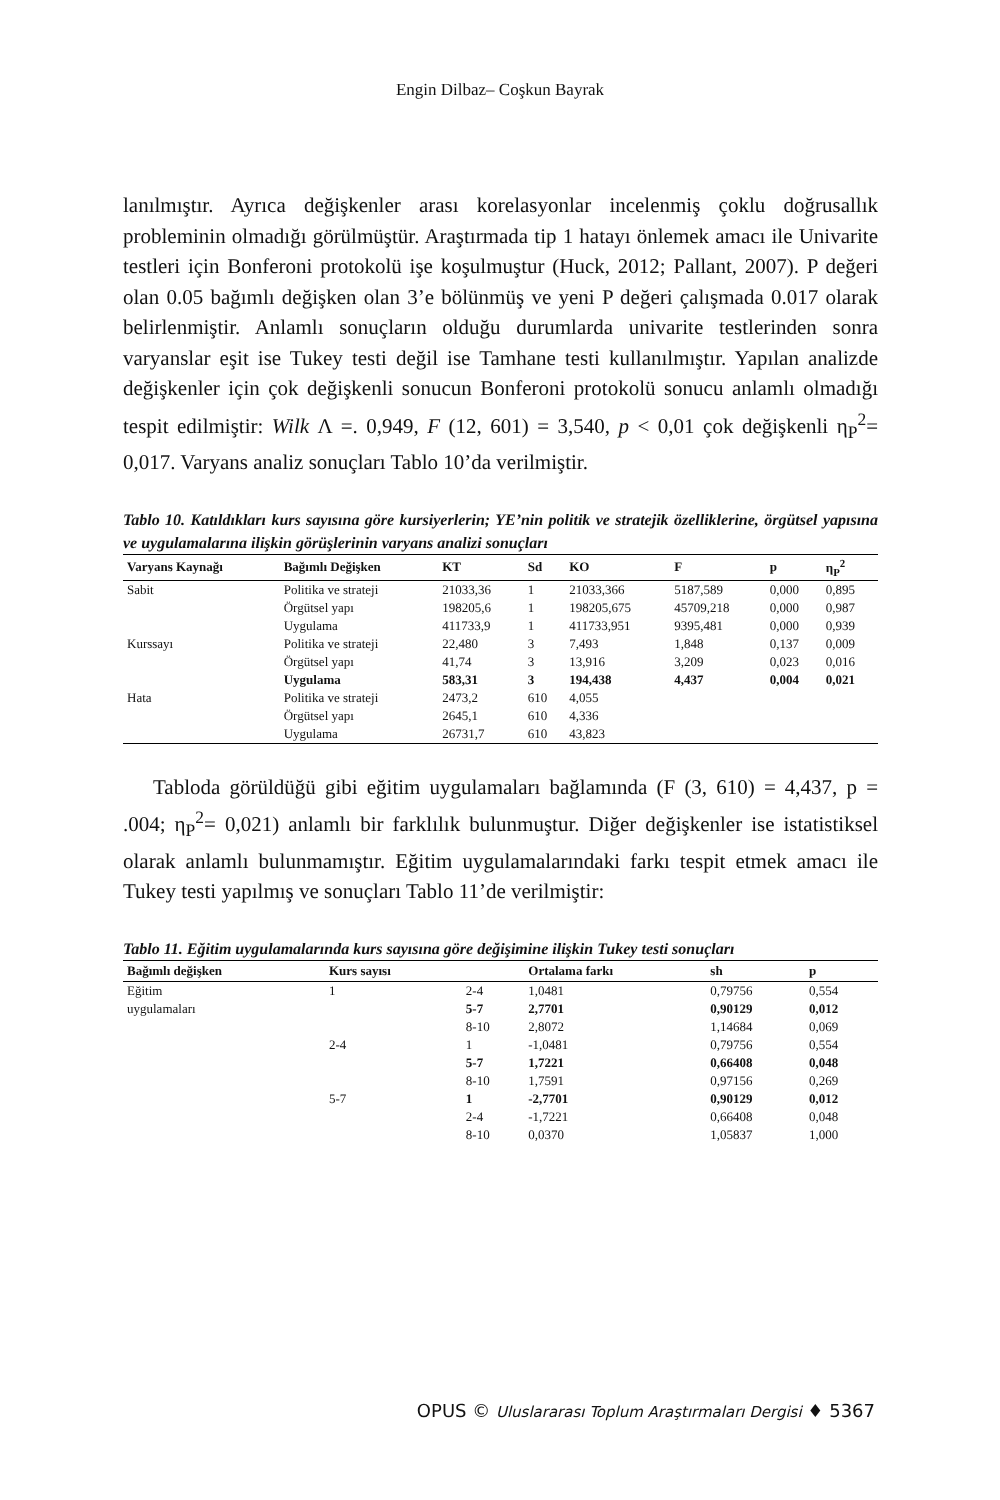Engin Dilbaz– Coşkun Bayrak
lanılmıştır. Ayrıca değişkenler arası korelasyonlar incelenmiş çoklu doğrusallık probleminin olmadığı görülmüştür. Araştırmada tip 1 hatayı önlemek amacı ile Univarite testleri için Bonferoni protokolü işe koşulmuştur (Huck, 2012; Pallant, 2007). P değeri olan 0.05 bağımlı değişken olan 3’e bölünmüş ve yeni P değeri çalışmada 0.017 olarak belirlenmiştir. Anlamlı sonuçların olduğu durumlarda univarite testlerinden sonra varyanslar eşit ise Tukey testi değil ise Tamhane testi kullanılmıştır. Yapılan analizde değişkenler için çok değişkenli sonucun Bonferoni protokolü sonucu anlamlı olmadığı tespit edilmiştir: Wilk Λ =. 0,949, F (12, 601) = 3,540, p < 0,01 çok değişkenli η<sub>P</sub><sup>2</sup>= 0,017. Varyans analiz sonuçları Tablo 10’da verilmiştir.
Tablo 10. Katıldıkları kurs sayısına göre kursiyerlerin; YE’nin politik ve stratejik özelliklerine, örgütsel yapısına ve uygulamalarına ilişkin görüşlerinin varyans analizi sonuçları
| Varyans Kaynağı | Bağımlı Değişken | KT | Sd | KO | F | p | η<sub>P</sub><sup>2</sup> |
| --- | --- | --- | --- | --- | --- | --- | --- |
| Sabit | Politika ve strateji | 21033,36 | 1 | 21033,366 | 5187,589 | 0,000 | 0,895 |
| | Örgütsel yapı | 198205,6 | 1 | 198205,675 | 45709,218 | 0,000 | 0,987 |
| | Uygulama | 411733,9 | 1 | 411733,951 | 9395,481 | 0,000 | 0,939 |
| Kurssayı | Politika ve strateji | 22,480 | 3 | 7,493 | 1,848 | 0,137 | 0,009 |
| | Örgütsel yapı | 41,74 | 3 | 13,916 | 3,209 | 0,023 | 0,016 |
| | Uygulama | 583,31 | 3 | 194,438 | 4,437 | 0,004 | 0,021 |
| Hata | Politika ve strateji | 2473,2 | 610 | 4,055 | | | |
| | Örgütsel yapı | 2645,1 | 610 | 4,336 | | | |
| | Uygulama | 26731,7 | 610 | 43,823 | | | |
Tabloda görüldüğü gibi eğitim uygulamaları bağlamında (F (3, 610) = 4,437, p = .004; η<sub>P</sub><sup>2</sup>= 0,021) anlamlı bir farklılık bulunmuştur. Diğer değişkenler ise istatistiksel olarak anlamlı bulunmamıştır. Eğitim uygulamalarındaki farkı tespit etmek amacı ile Tukey testi yapılmış ve sonuçları Tablo 11’de verilmiştir:
Tablo 11. Eğitim uygulamalarında kurs sayısına göre değişimine ilişkin Tukey testi sonuçları
| Bağımlı değişken | Kurs sayısı | | Ortalama farkı | sh | p |
| --- | --- | --- | --- | --- | --- |
| Eğitim | 1 | 2-4 | 1,0481 | 0,79756 | 0,554 |
| uygulamaları | | 5-7 | 2,7701 | 0,90129 | 0,012 |
| | | 8-10 | 2,8072 | 1,14684 | 0,069 |
| | 2-4 | 1 | -1,0481 | 0,79756 | 0,554 |
| | | 5-7 | 1,7221 | 0,66408 | 0,048 |
| | | 8-10 | 1,7591 | 0,97156 | 0,269 |
| | 5-7 | 1 | -2,7701 | 0,90129 | 0,012 |
| | | 2-4 | -1,7221 | 0,66408 | 0,048 |
| | | 8-10 | 0,0370 | 1,05837 | 1,000 |
OPUS © Uluslararası Toplum Araştırmaları Dergisi ♦ 5367